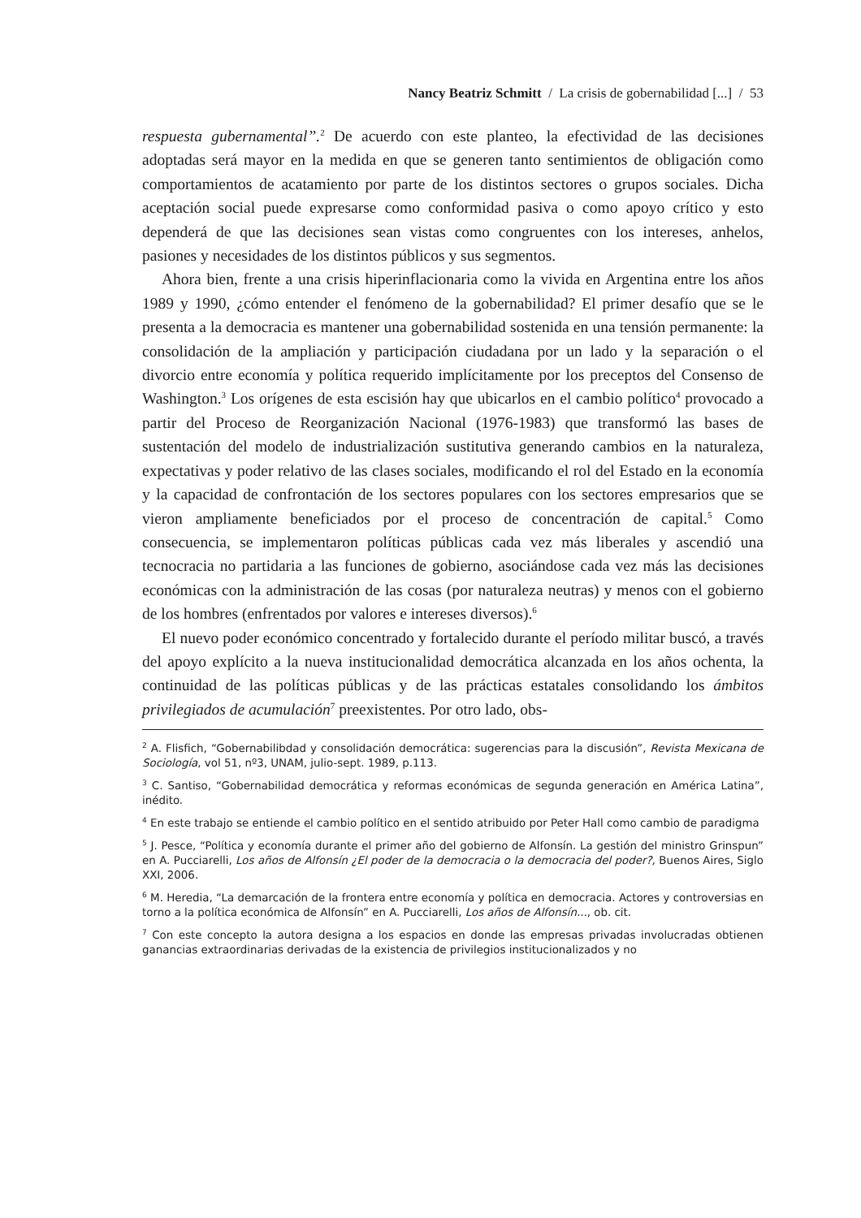Nancy Beatriz Schmitt / La crisis de gobernabilidad [...] / 53
respuesta gubernamental”.<sup>2</sup> De acuerdo con este planteo, la efectividad de las decisiones adoptadas será mayor en la medida en que se generen tanto sentimientos de obligación como comportamientos de acatamiento por parte de los distintos sectores o grupos sociales. Dicha aceptación social puede expresarse como conformidad pasiva o como apoyo crítico y esto dependerá de que las decisiones sean vistas como congruentes con los intereses, anhelos, pasiones y necesidades de los distintos públicos y sus segmentos.
Ahora bien, frente a una crisis hiperinflacionaria como la vivida en Argentina entre los años 1989 y 1990, ¿cómo entender el fenómeno de la gobernabilidad? El primer desafío que se le presenta a la democracia es mantener una gobernabilidad sostenida en una tensión permanente: la consolidación de la ampliación y participación ciudadana por un lado y la separación o el divorcio entre economía y política requerido implícitamente por los preceptos del Consenso de Washington.<sup>3</sup> Los orígenes de esta escisión hay que ubicarlos en el cambio político<sup>4</sup> provocado a partir del Proceso de Reorganización Nacional (1976-1983) que transformó las bases de sustentación del modelo de industrialización sustitutiva generando cambios en la naturaleza, expectativas y poder relativo de las clases sociales, modificando el rol del Estado en la economía y la capacidad de confrontación de los sectores populares con los sectores empresarios que se vieron ampliamente beneficiados por el proceso de concentración de capital.<sup>5</sup> Como consecuencia, se implementaron políticas públicas cada vez más liberales y ascendió una tecnocracia no partidaria a las funciones de gobierno, asociándose cada vez más las decisiones económicas con la administración de las cosas (por naturaleza neutras) y menos con el gobierno de los hombres (enfrentados por valores e intereses diversos).<sup>6</sup>
El nuevo poder económico concentrado y fortalecido durante el período militar buscó, a través del apoyo explícito a la nueva institucionalidad democrática alcanzada en los años ochenta, la continuidad de las políticas públicas y de las prácticas estatales consolidando los ámbitos privilegiados de acumulación<sup>7</sup> preexistentes. Por otro lado, obs-
<sup>2</sup> A. Flisfich, “Gobernabilibdad y consolidación democrática: sugerencias para la discusión”, Revista Mexicana de Sociología, vol 51, nº3, UNAM, julio-sept. 1989, p.113.
<sup>3</sup> C. Santiso, “Gobernabilidad democrática y reformas económicas de segunda generación en América Latina”, inédito.
<sup>4</sup> En este trabajo se entiende el cambio político en el sentido atribuido por Peter Hall como cambio de paradigma
<sup>5</sup> J. Pesce, “Política y economía durante el primer año del gobierno de Alfonsín. La gestión del ministro Grinspun” en A. Pucciarelli, Los años de Alfonsín ¿El poder de la democracia o la democracia del poder?, Buenos Aires, Siglo XXI, 2006.
<sup>6</sup> M. Heredia, “La demarcación de la frontera entre economía y política en democracia. Actores y controversias en torno a la política económica de Alfonsín” en A. Pucciarelli, Los años de Alfonsín..., ob. cit.
<sup>7</sup> Con este concepto la autora designa a los espacios en donde las empresas privadas involucradas obtienen ganancias extraordinarias derivadas de la existencia de privilegios institucionalizados y no